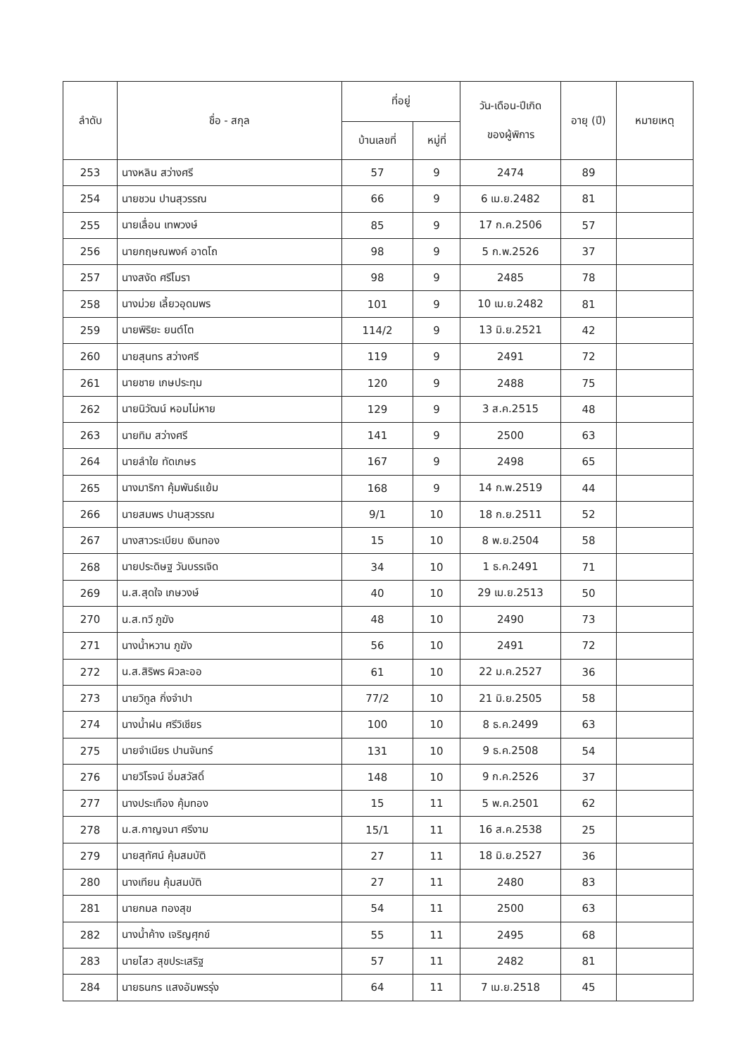| ลำดับ | ชื่อ - สกุล | ที่อยู่ | | วัน-เดือน-ปีเกิด ของผู้พิการ | อายุ (ปี) | หมายเหตุ |
| --- | --- | --- | --- | --- | --- | --- |
| | | บ้านเลขที่ | หมู่ที่ | | | |
| 253 | นางหลิน สว่างศรี | 57 | 9 | 2474 | 89 | |
| 254 | นายชวน ปานสุวรรณ | 66 | 9 | 6 เม.ย.2482 | 81 | |
| 255 | นายเลื่อน เทพวงษ์ | 85 | 9 | 17 ก.ค.2506 | 57 | |
| 256 | นายกฤษณพงค์ อาดโถ | 98 | 9 | 5 ก.พ.2526 | 37 | |
| 257 | นางสงัด ศรีโมรา | 98 | 9 | 2485 | 78 | |
| 258 | นางม่วย เลี้ยวอุดมพร | 101 | 9 | 10 เม.ย.2482 | 81 | |
| 259 | นายพิริยะ ยนต์โต | 114/2 | 9 | 13 มิ.ย.2521 | 42 | |
| 260 | นายสุนทร สว่างศรี | 119 | 9 | 2491 | 72 | |
| 261 | นายชาย เกษประทุม | 120 | 9 | 2488 | 75 | |
| 262 | นายนิวัฒน์ หอมไม่หาย | 129 | 9 | 3 ส.ค.2515 | 48 | |
| 263 | นายทิม สว่างศรี | 141 | 9 | 2500 | 63 | |
| 264 | นายลำใย ทัดเกษร | 167 | 9 | 2498 | 65 | |
| 265 | นางมาริกา คุ้มพันธ์แย้ม | 168 | 9 | 14 ก.พ.2519 | 44 | |
| 266 | นายสมพร ปานสุวรรณ | 9/1 | 10 | 18 ก.ย.2511 | 52 | |
| 267 | นางสาวระเบียบ เงินทอง | 15 | 10 | 8 พ.ย.2504 | 58 | |
| 268 | นายประดิษฐ วันบรรเจิด | 34 | 10 | 1 ธ.ค.2491 | 71 | |
| 269 | น.ส.สุดใจ เกษวงษ์ | 40 | 10 | 29 เม.ย.2513 | 50 | |
| 270 | น.ส.ทวี ภูฆัง | 48 | 10 | 2490 | 73 | |
| 271 | นางน้ำหวาน ภูฆัง | 56 | 10 | 2491 | 72 | |
| 272 | น.ส.สิริพร ผิวละออ | 61 | 10 | 22 ม.ค.2527 | 36 | |
| 273 | นายวิทูล กิ่งจำปา | 77/2 | 10 | 21 มิ.ย.2505 | 58 | |
| 274 | นางน้ำฝน ศรีวิเชียร | 100 | 10 | 8 ธ.ค.2499 | 63 | |
| 275 | นายจำเนียร ปานจันทร์ | 131 | 10 | 9 ธ.ค.2508 | 54 | |
| 276 | นายวิโรจน์ อิ่มสวัสดิ์ | 148 | 10 | 9 ก.ค.2526 | 37 | |
| 277 | นางประเทือง คุ้มทอง | 15 | 11 | 5 พ.ค.2501 | 62 | |
| 278 | น.ส.กาญจนา ศรีงาม | 15/1 | 11 | 16 ส.ค.2538 | 25 | |
| 279 | นายสุทัศน์ คุ้มสมบัติ | 27 | 11 | 18 มิ.ย.2527 | 36 | |
| 280 | นางเทียน คุ้มสมบัติ | 27 | 11 | 2480 | 83 | |
| 281 | นายกมล ทองสุข | 54 | 11 | 2500 | 63 | |
| 282 | นางน้ำค้าง เจริญศุกข์ | 55 | 11 | 2495 | 68 | |
| 283 | นายไสว สุขประเสริฐ | 57 | 11 | 2482 | 81 | |
| 284 | นายธนกร แสงอัมพรรุ่ง | 64 | 11 | 7 เม.ย.2518 | 45 | |